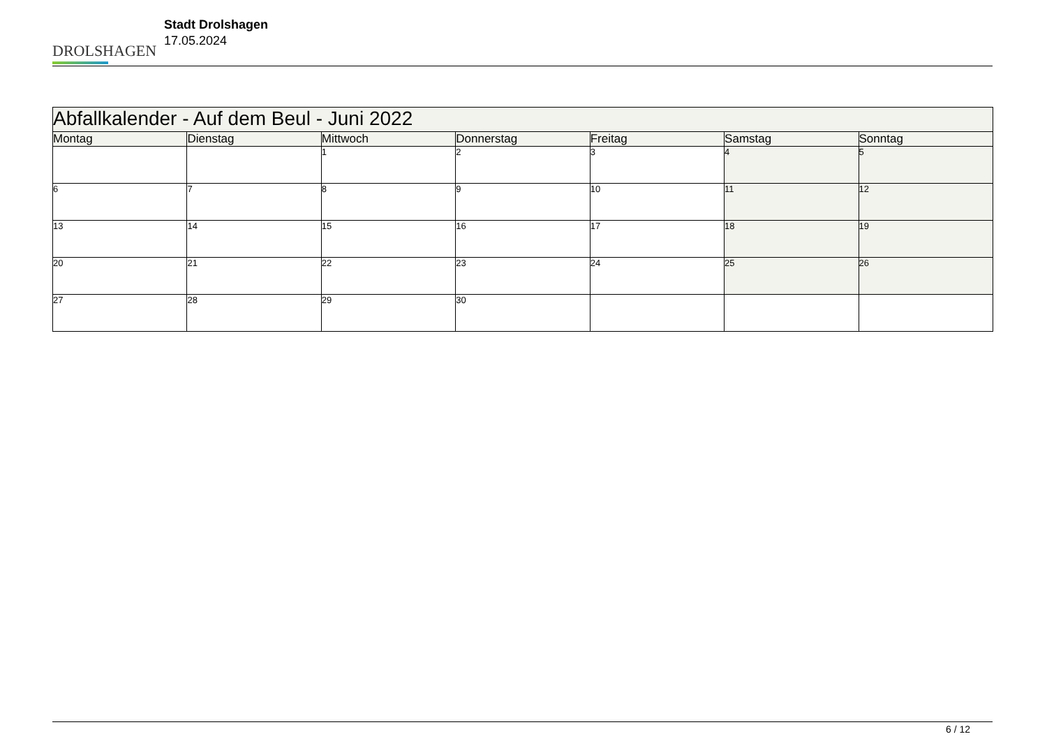DROLSHAGEN
Stadt Drolshagen
17.05.2024
| Abfallkalender - Auf dem Beul - Juni 2022 | | | | | | |
| Montag | Dienstag | Mittwoch | Donnerstag | Freitag | Samstag | Sonntag |
| | | 1 | 2 | 3 | 4 | 5 |
| 6 | 7 | 8 | 9 | 10 | 11 | 12 |
| 13 | 14 | 15 | 16 | 17 | 18 | 19 |
| 20 | 21 | 22 | 23 | 24 | 25 | 26 |
| 27 | 28 | 29 | 30 | | | |
6 / 12